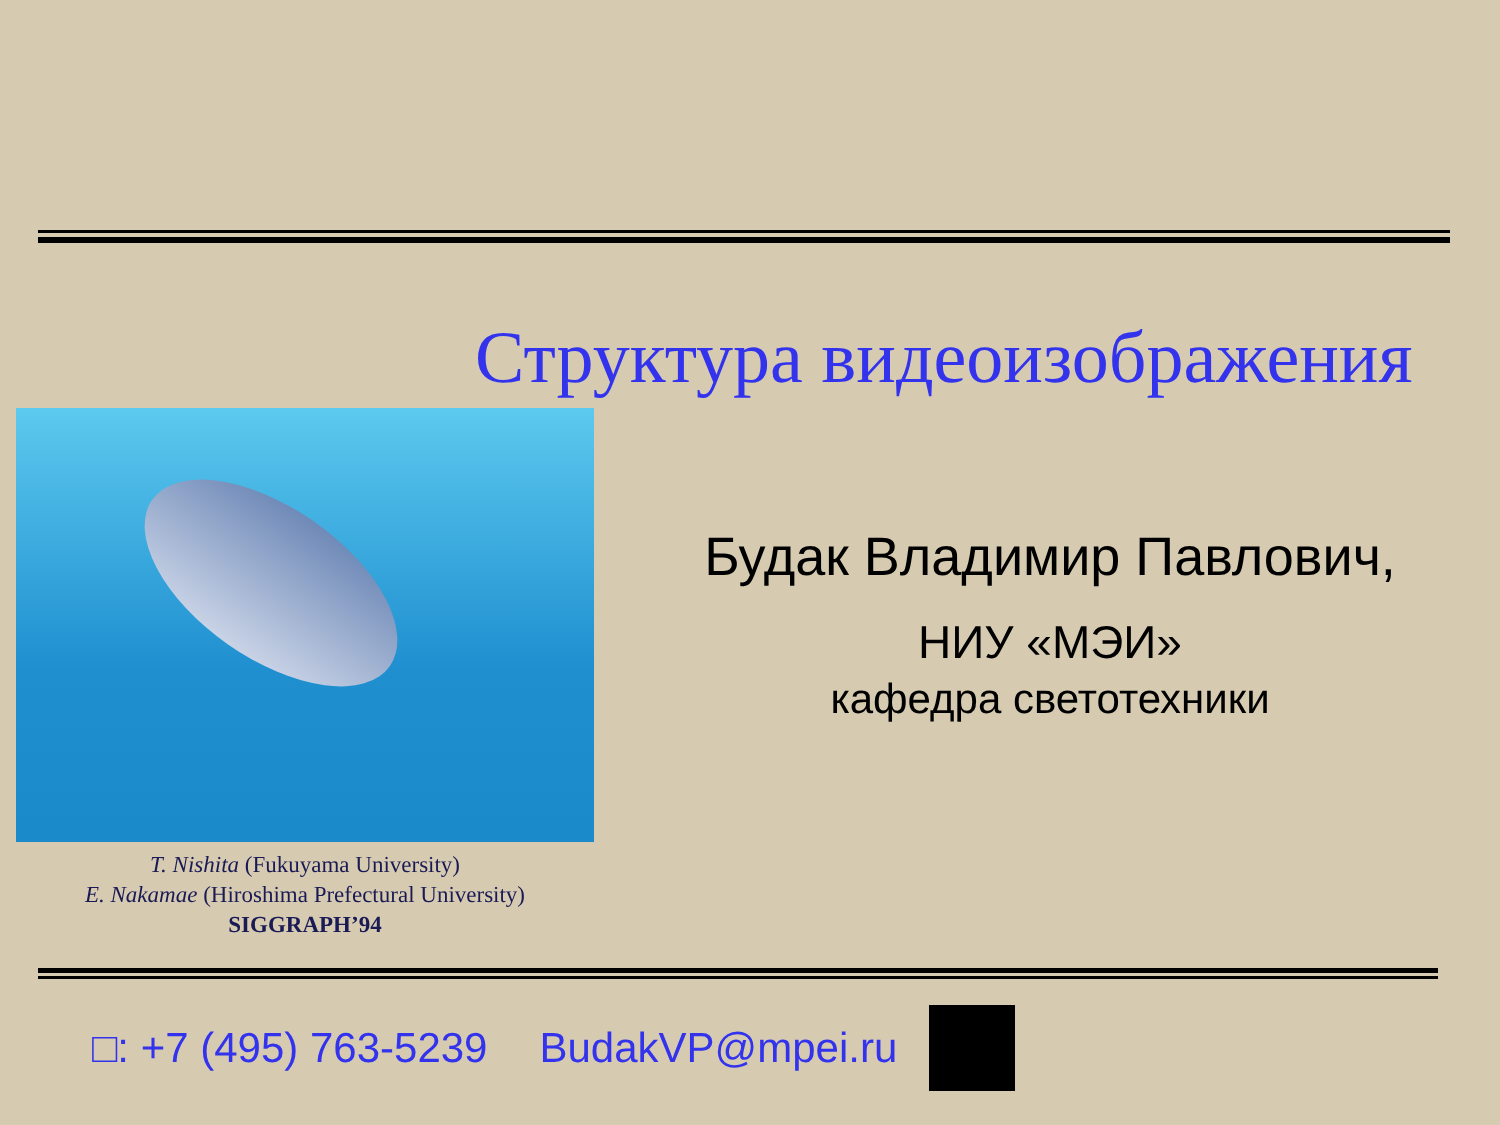Структура видеоизображения
Будак Владимир Павлович,
НИУ «МЭИ»
кафедра светотехники
T. Nishita (Fukuyama University)
E. Nakamae (Hiroshima Prefectural University)
SIGGRAPH’94
□: +7 (495) 763-5239 BudakVP@mpei.ru